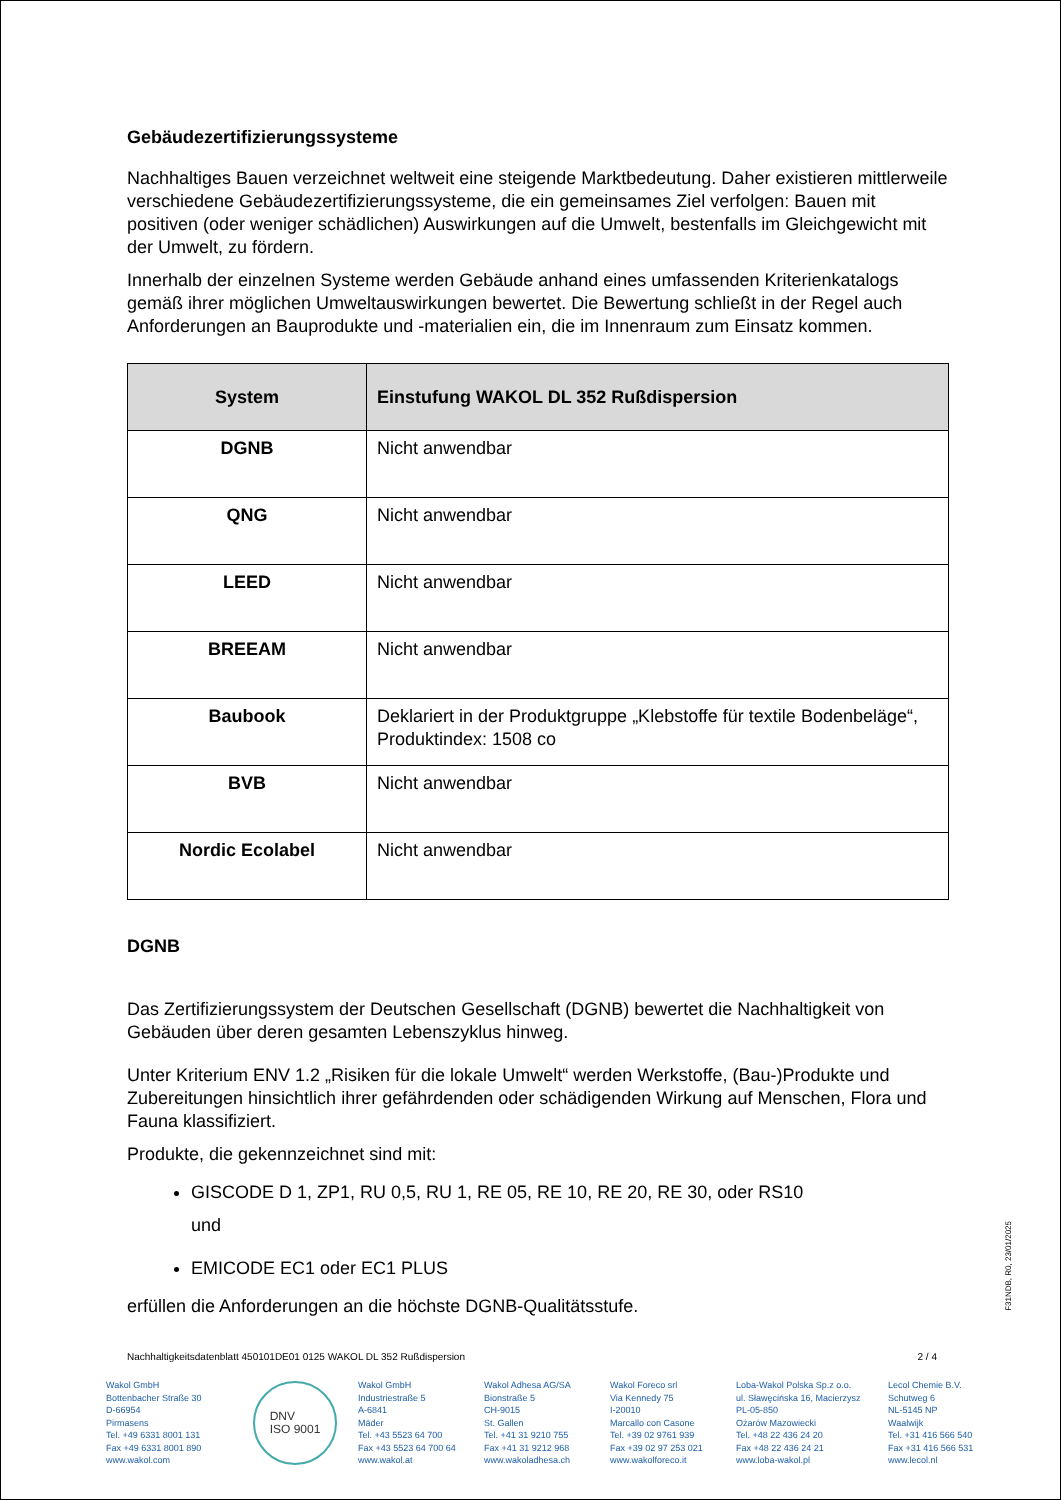Gebäudezertifizierungssysteme
Nachhaltiges Bauen verzeichnet weltweit eine steigende Marktbedeutung. Daher existieren mittlerweile verschiedene Gebäudezertifizierungssysteme, die ein gemeinsames Ziel verfolgen: Bauen mit positiven (oder weniger schädlichen) Auswirkungen auf die Umwelt, bestenfalls im Gleichgewicht mit der Umwelt, zu fördern.
Innerhalb der einzelnen Systeme werden Gebäude anhand eines umfassenden Kriterienkatalogs gemäß ihrer möglichen Umweltauswirkungen bewertet. Die Bewertung schließt in der Regel auch Anforderungen an Bauprodukte und -materialien ein, die im Innenraum zum Einsatz kommen.
| System | Einstufung WAKOL DL 352 Rußdispersion |
| --- | --- |
| DGNB | Nicht anwendbar |
| QNG | Nicht anwendbar |
| LEED | Nicht anwendbar |
| BREEAM | Nicht anwendbar |
| Baubook | Deklariert in der Produktgruppe „Klebstoffe für textile Bodenbeläge“, Produktindex: 1508 co |
| BVB | Nicht anwendbar |
| Nordic Ecolabel | Nicht anwendbar |
DGNB
Das Zertifizierungssystem der Deutschen Gesellschaft (DGNB) bewertet die Nachhaltigkeit von Gebäuden über deren gesamten Lebenszyklus hinweg.
Unter Kriterium ENV 1.2 „Risiken für die lokale Umwelt“ werden Werkstoffe, (Bau-)Produkte und Zubereitungen hinsichtlich ihrer gefährdenden oder schädigenden Wirkung auf Menschen, Flora und Fauna klassifiziert.
Produkte, die gekennzeichnet sind mit:
GISCODE D 1, ZP1, RU 0,5, RU 1, RE 05, RE 10, RE 20, RE 30, oder RS10
und
EMICODE EC1 oder EC1 PLUS
erfüllen die Anforderungen an die höchste DGNB-Qualitätsstufe.
F31NDB, R0, 23/01/2025
Nachhaltigkeitsdatenblatt 450101DE01 0125 WAKOL DL 352 Rußdispersion 2 / 4
Wakol GmbH
Bottenbacher Straße 30
D-66954
Pirmasens
Tel. +49 6331 8001 131
Fax +49 6331 8001 890
www.wakol.com
DNV
ISO 9001
Wakol GmbH
Industriestraße 5
A-6841
Mäder
Tel. +43 5523 64 700
Fax +43 5523 64 700 64
www.wakol.at
Wakol Adhesa AG/SA
Bionstraße 5
CH-9015
St. Gallen
Tel. +41 31 9210 755
Fax +41 31 9212 968
www.wakoladhesa.ch
Wakol Foreco srl
Via Kennedy 75
I-20010
Marcallo con Casone
Tel. +39 02 9761 939
Fax +39 02 97 253 021
www.wakolforeco.it
Loba-Wakol Polska Sp.z o.o.
ul. Sławęcińska 16, Macierzysz
PL-05-850
Ożarów Mazowiecki
Tel. +48 22 436 24 20
Fax +48 22 436 24 21
www.loba-wakol.pl
Lecol Chemie B.V.
Schutweg 6
NL-5145 NP
Waalwijk
Tel. +31 416 566 540
Fax +31 416 566 531
www.lecol.nl